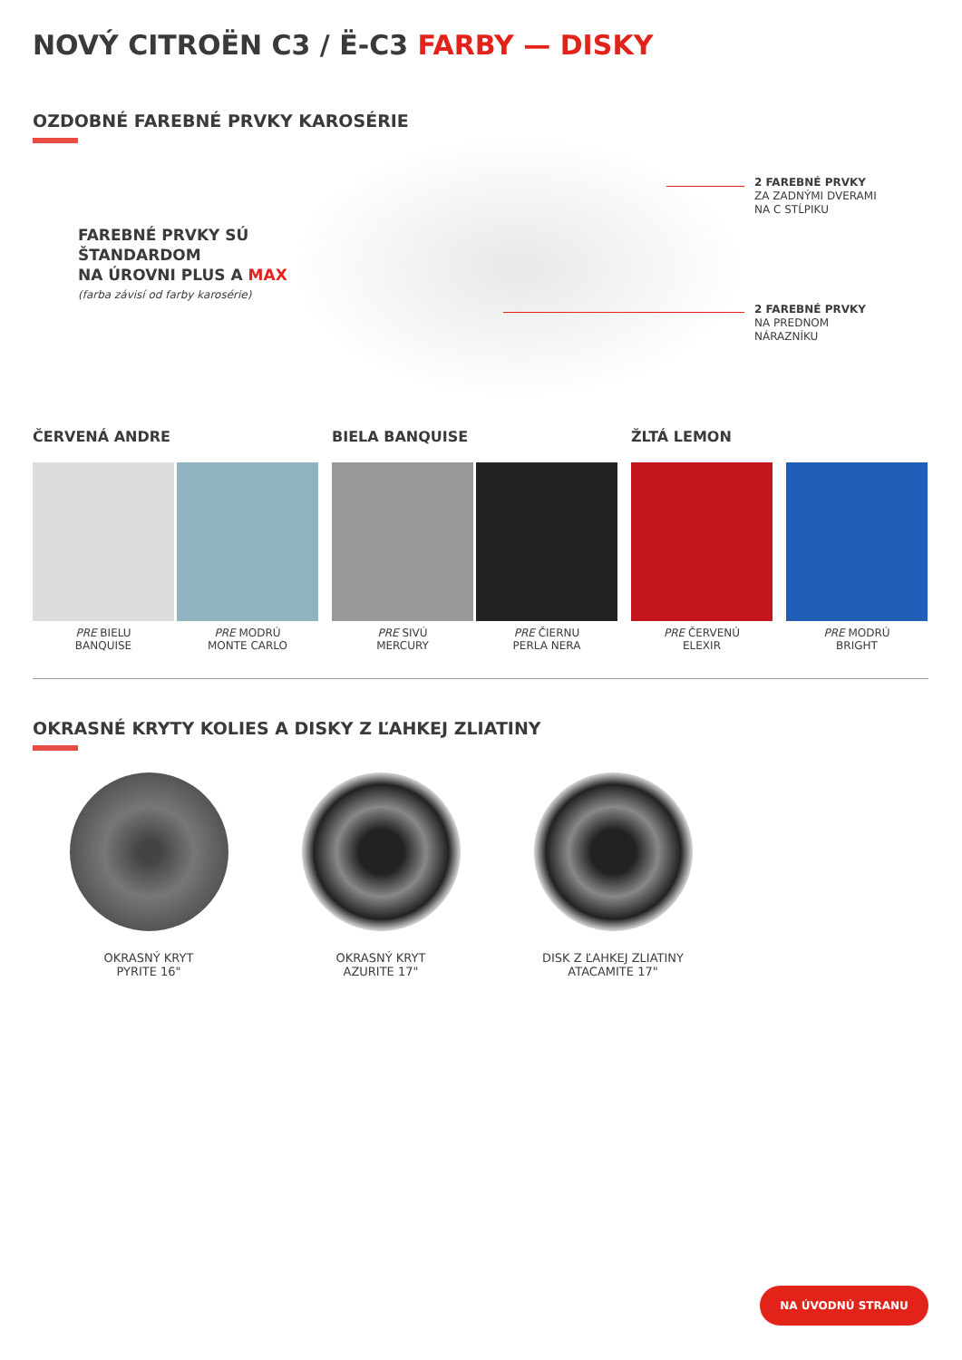NOVÝ CITROËN C3 / Ë-C3 FARBY — DISKY
OZDOBNÉ FAREBNÉ PRVKY KAROSÉRIE
FAREBNÉ PRVKY SÚ
ŠTANDARDOM
NA ÚROVNI PLUS A MAX
(farba závisí od farby karosérie)
2 FAREBNÉ PRVKY
ZA ZADNÝMI DVERAMI
NA C STĹPIKU
2 FAREBNÉ PRVKY
NA PREDNOM
NÁRAZNÍKU
ČERVENÁ ANDRE BIELA BANQUISE ŽLTÁ LEMON
PRE BIELU
BANQUISE
PRE MODRÚ
MONTE CARLO
PRE SIVÚ
MERCURY
PRE ČIERNU
PERLA NERA
PRE ČERVENÚ
ELEXIR
PRE MODRÚ
BRIGHT
OKRASNÉ KRYTY KOLIES A DISKY Z ĽAHKEJ ZLIATINY
OKRASNÝ KRYT
PYRITE 16"
OKRASNÝ KRYT
AZURITE 17"
DISK Z ĽAHKEJ ZLIATINY
ATACAMITE 17"
NA ÚVODNÚ STRANU